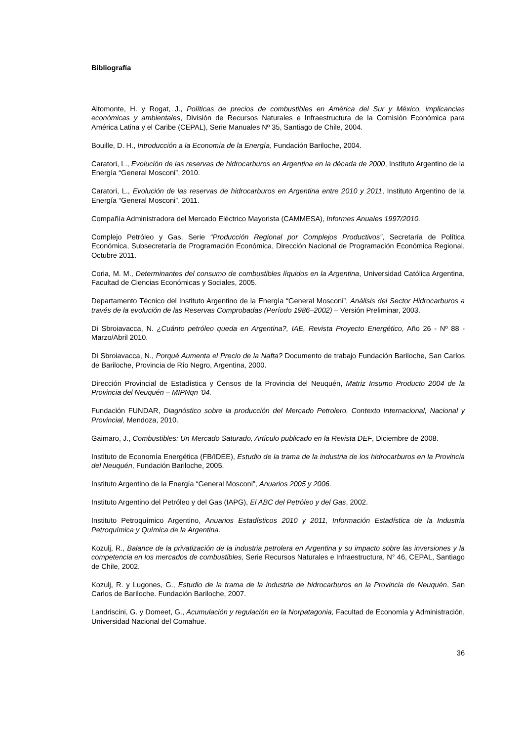Bibliografía
Altomonte, H. y Rogat, J., Políticas de precios de combustibles en América del Sur y México, implicancias económicas y ambientales, División de Recursos Naturales e Infraestructura de la Comisión Económica para América Latina y el Caribe (CEPAL), Serie Manuales Nº 35, Santiago de Chile, 2004.
Bouille, D. H., Introducción a la Economía de la Energía, Fundación Bariloche, 2004.
Caratori, L., Evolución de las reservas de hidrocarburos en Argentina en la década de 2000, Instituto Argentino de la Energía “General Mosconi”, 2010.
Caratori, L., Evolución de las reservas de hidrocarburos en Argentina entre 2010 y 2011, Instituto Argentino de la Energía “General Mosconi”, 2011.
Compañía Administradora del Mercado Eléctrico Mayorista (CAMMESA), Informes Anuales 1997/2010.
Complejo Petróleo y Gas, Serie “Producción Regional por Complejos Productivos”, Secretaría de Política Económica, Subsecretaría de Programación Económica, Dirección Nacional de Programación Económica Regional, Octubre 2011.
Coria, M. M., Determinantes del consumo de combustibles líquidos en la Argentina, Universidad Católica Argentina, Facultad de Ciencias Económicas y Sociales, 2005.
Departamento Técnico del Instituto Argentino de la Energía “General Mosconi”, Análisis del Sector Hidrocarburos a través de la evolución de las Reservas Comprobadas (Período 1986–2002) – Versión Preliminar, 2003.
Di Sbroiavacca, N. ¿Cuánto petróleo queda en Argentina?, IAE, Revista Proyecto Energético, Año 26 - Nº 88 - Marzo/Abril 2010.
Di Sbroiavacca, N., Porqué Aumenta el Precio de la Nafta? Documento de trabajo Fundación Bariloche, San Carlos de Bariloche, Provincia de Río Negro, Argentina, 2000.
Dirección Provincial de Estadística y Censos de la Provincia del Neuquén, Matriz Insumo Producto 2004 de la Provincia del Neuquén – MIPNqn ’04.
Fundación FUNDAR, Diagnóstico sobre la producción del Mercado Petrolero. Contexto Internacional, Nacional y Provincial, Mendoza, 2010.
Gaimaro, J., Combustibles: Un Mercado Saturado, Artículo publicado en la Revista DEF, Diciembre de 2008.
Instituto de Economía Energética (FB/IDEE), Estudio de la trama de la industria de los hidrocarburos en la Provincia del Neuquén, Fundación Bariloche, 2005.
Instituto Argentino de la Energía “General Mosconi”, Anuarios 2005 y 2006.
Instituto Argentino del Petróleo y del Gas (IAPG), El ABC del Petróleo y del Gas, 2002.
Instituto Petroquímico Argentino, Anuarios Estadísticos 2010 y 2011, Información Estadística de la Industria Petroquímica y Química de la Argentina.
Kozulj, R., Balance de la privatización de la industria petrolera en Argentina y su impacto sobre las inversiones y la competencia en los mercados de combustibles, Serie Recursos Naturales e Infraestructura, N° 46, CEPAL, Santiago de Chile, 2002.
Kozulj, R. y Lugones, G., Estudio de la trama de la industria de hidrocarburos en la Provincia de Neuquén. San Carlos de Bariloche. Fundación Bariloche, 2007.
Landriscini, G. y Domeet, G., Acumulación y regulación en la Norpatagonia, Facultad de Economía y Administración, Universidad Nacional del Comahue.
36